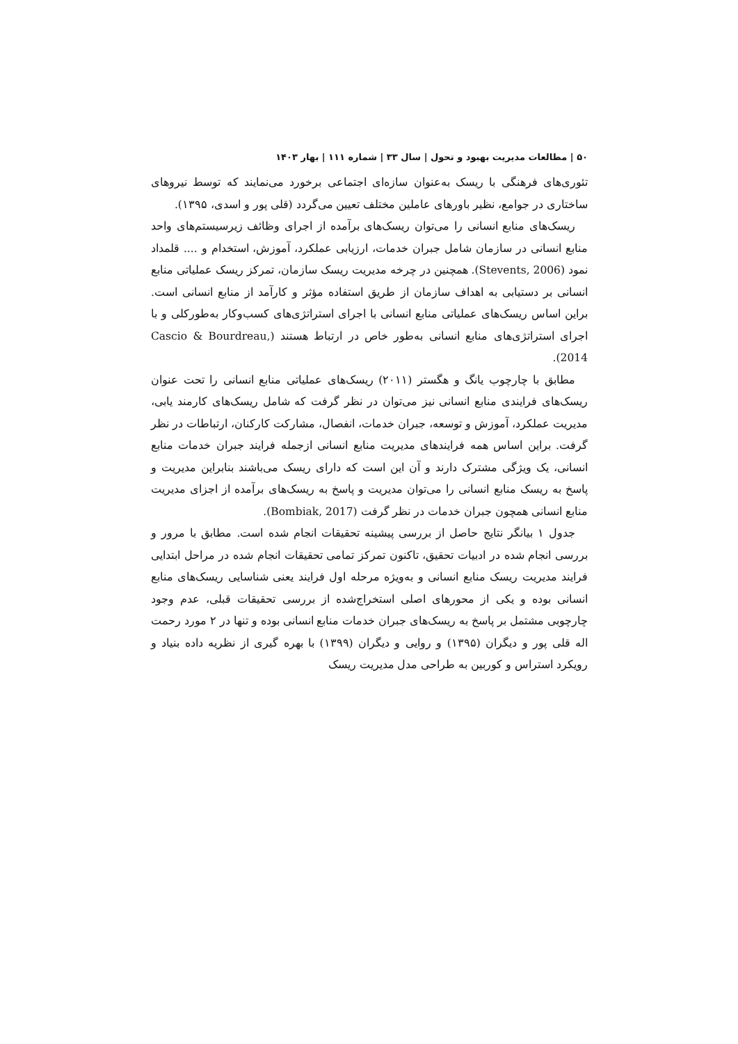۵۰ | مطالعات مدیریت بهبود و تحول | سال ۳۳ | شماره ۱۱۱ | بهار ۱۴۰۳
تئوری‌های فرهنگی با ریسک به‌عنوان سازه‌ای اجتماعی برخورد می‌نمایند که توسط نیروهای ساختاری در جوامع، نظیر باورهای عاملین مختلف تعیین می‌گردد (قلی پور و اسدی، ۱۳۹۵).
ریسک‌های منابع انسانی را می‌توان ریسک‌های برآمده از اجرای وظائف زیرسیستم‌های واحد منابع انسانی در سازمان شامل جبران خدمات، ارزیابی عملکرد، آموزش، استخدام و .... قلمداد نمود (Stevents, 2006). همچنین در چرخه مدیریت ریسک سازمان، تمرکز ریسک عملیاتی منابع انسانی بر دستیابی به اهداف سازمان از طریق استفاده مؤثر و کارآمد از منابع انسانی است. براین اساس ریسک‌های عملیاتی منابع انسانی با اجرای استراتژی‌های کسب‌وکار به‌طورکلی و با اجرای استراتژی‌های منابع انسانی به‌طور خاص در ارتباط هستند (Cascio & Bourdreau, 2014).
مطابق با چارچوب یانگ و هگستر (۲۰۱۱) ریسک‌های عملیاتی منابع انسانی را تحت عنوان ریسک‌های فرایندی منابع انسانی نیز می‌توان در نظر گرفت که شامل ریسک‌های کارمند یابی، مدیریت عملکرد، آموزش و توسعه، جبران خدمات، انفصال، مشارکت کارکنان، ارتباطات در نظر گرفت. براین اساس همه فرایندهای مدیریت منابع انسانی ازجمله فرایند جبران خدمات منابع انسانی، یک ویژگی مشترک دارند و آن این است که دارای ریسک می‌باشند بنابراین مدیریت و پاسخ به ریسک منابع انسانی را می‌توان مدیریت و پاسخ به ریسک‌های برآمده از اجزای مدیریت منابع انسانی همچون جبران خدمات در نظر گرفت (Bombiak, 2017).
جدول ۱ بیانگر نتایج حاصل از بررسی پیشینه تحقیقات انجام شده است. مطابق با مرور و بررسی انجام شده در ادبیات تحقیق، تاکنون تمرکز تمامی تحقیقات انجام شده در مراحل ابتدایی فرایند مدیریت ریسک منابع انسانی و به‌ویژه مرحله اول فرایند یعنی شناسایی ریسک‌های منابع انسانی بوده و یکی از محورهای اصلی استخراج‌شده از بررسی تحقیقات قبلی، عدم وجود چارچوبی مشتمل بر پاسخ به ریسک‌های جبران خدمات منابع انسانی بوده و تنها در ۲ مورد رحمت اله قلی پور و دیگران (۱۳۹۵) و روایی و دیگران (۱۳۹۹) با بهره گیری از نظریه داده بنیاد و رویکرد استراس و کوربین به طراحی مدل مدیریت ریسک